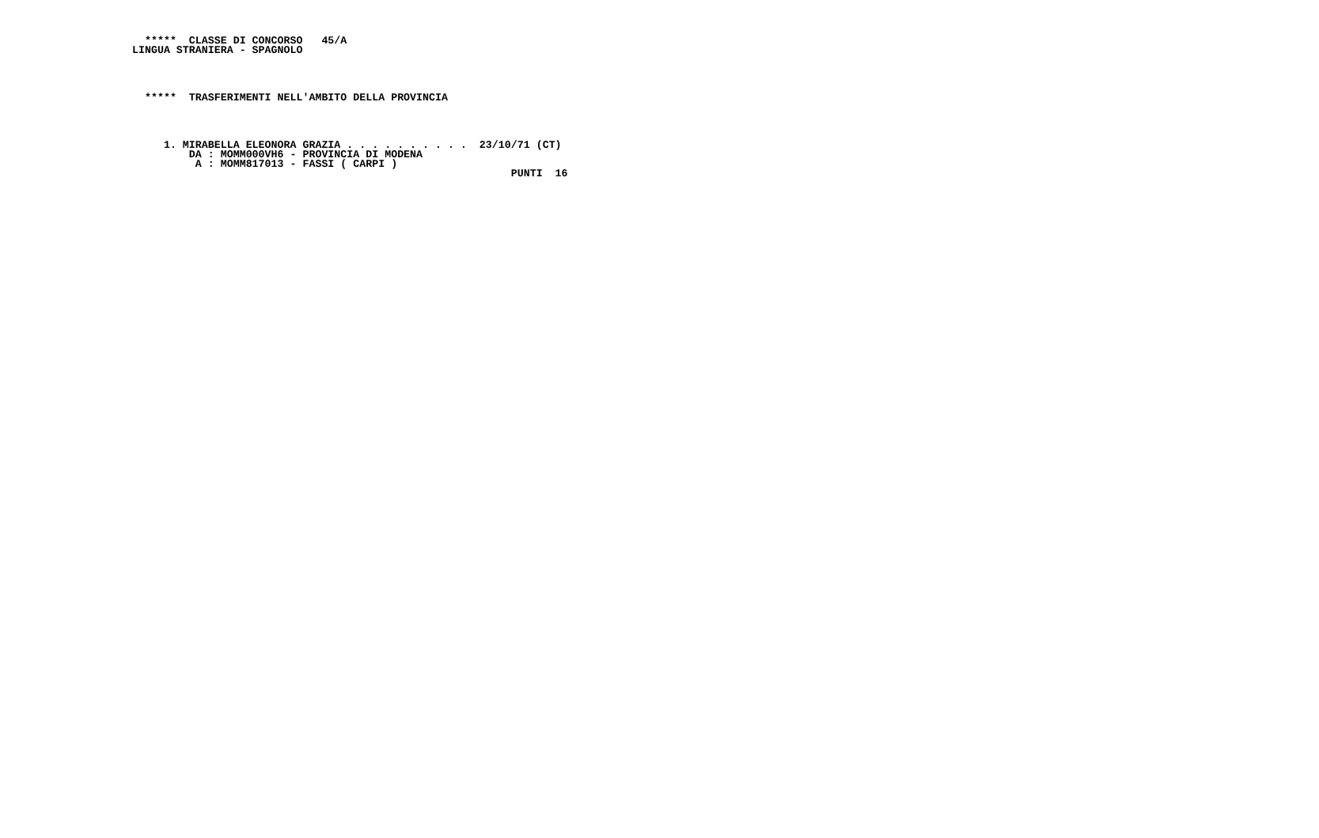*****  CLASSE DI CONCORSO   45/A
LINGUA STRANIERA - SPAGNOLO




  *****  TRASFERIMENTI NELL'AMBITO DELLA PROVINCIA




     1. MIRABELLA ELEONORA GRAZIA . . . . . . . . . .  23/10/71 (CT)
         DA : MOMM000VH6 - PROVINCIA DI MODENA
          A : MOMM817013 - FASSI ( CARPI )
                                                            PUNTI  16